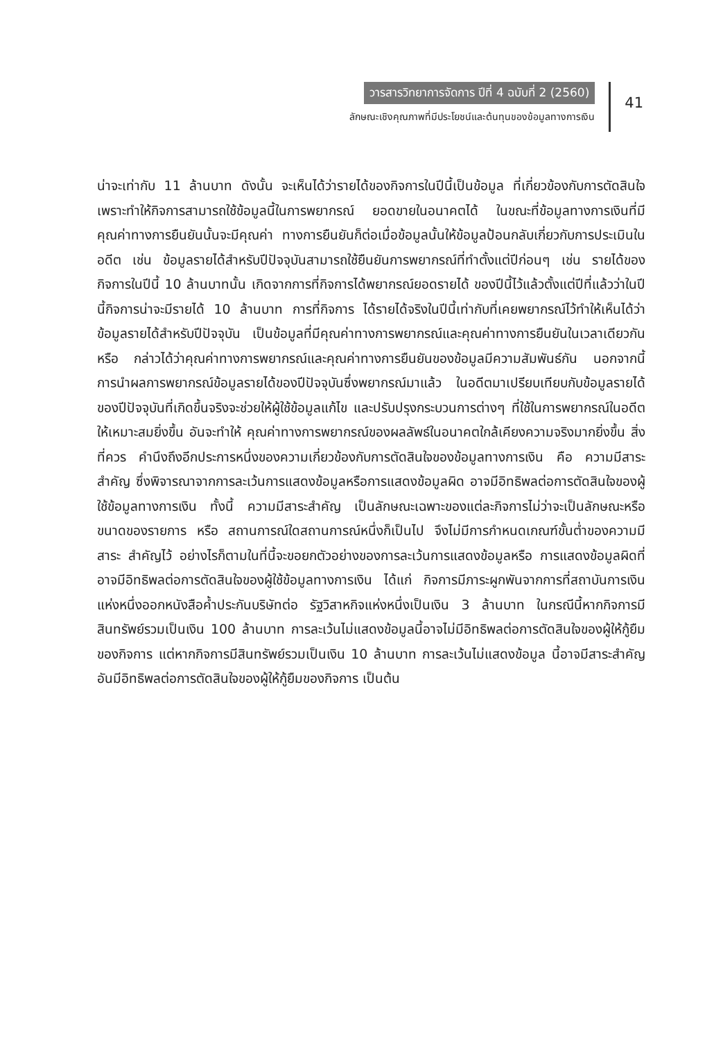วารสารวิทยาการจัดการ ปีที่ 4 ฉบับที่ 2 (2560)
ลักษณะเชิงคุณภาพที่มีประโยชน์และต้นทุนของข้อมูลทางการเงิน
41
น่าจะเท่ากับ 11 ล้านบาท ดังนั้น จะเห็นได้ว่ารายได้ของกิจการในปีนี้เป็นข้อมูล ที่เกี่ยวข้องกับการตัดสินใจ เพราะทำให้กิจการสามารถใช้ข้อมูลนี้ในการพยากรณ์ ยอดขายในอนาคตได้ ในขณะที่ข้อมูลทางการเงินที่มีคุณค่าทางการยืนยันนั้นจะมีคุณค่า ทางการยืนยันก็ต่อเมื่อข้อมูลนั้นให้ข้อมูลป้อนกลับเกี่ยวกับการประเมินในอดีต เช่น ข้อมูลรายได้สำหรับปีปัจจุบันสามารถใช้ยืนยันการพยากรณ์ที่ทำตั้งแต่ปีก่อนๆ เช่น รายได้ของกิจการในปีนี้ 10 ล้านบาทนั้น เกิดจากการที่กิจการได้พยากรณ์ยอดรายได้ ของปีนี้ไว้แล้วตั้งแต่ปีที่แล้วว่าในปีนี้กิจการน่าจะมีรายได้ 10 ล้านบาท การที่กิจการ ได้รายได้จริงในปีนี้เท่ากับที่เคยพยากรณ์ไว้ทำให้เห็นได้ว่าข้อมูลรายได้สำหรับปีปัจจุบัน เป็นข้อมูลที่มีคุณค่าทางการพยากรณ์และคุณค่าทางการยืนยันในเวลาเดียวกัน หรือ กล่าวได้ว่าคุณค่าทางการพยากรณ์และคุณค่าทางการยืนยันของข้อมูลมีความสัมพันธ์กัน นอกจากนี้ การนำผลการพยากรณ์ข้อมูลรายได้ของปีปัจจุบันซึ่งพยากรณ์มาแล้ว ในอดีตมาเปรียบเทียบกับข้อมูลรายได้ของปีปัจจุบันที่เกิดขึ้นจริงจะช่วยให้ผู้ใช้ข้อมูลแก้ไข และปรับปรุงกระบวนการต่างๆ ที่ใช้ในการพยากรณ์ในอดีตให้เหมาะสมยิ่งขึ้น อันจะทำให้ คุณค่าทางการพยากรณ์ของผลลัพธ์ในอนาคตใกล้เคียงความจริงมากยิ่งขึ้น สิ่งที่ควร คำนึงถึงอีกประการหนึ่งของความเกี่ยวข้องกับการตัดสินใจของข้อมูลทางการเงิน คือ ความมีสาระสำคัญ ซึ่งพิจารณาจากการละเว้นการแสดงข้อมูลหรือการแสดงข้อมูลผิด อาจมีอิทธิพลต่อการตัดสินใจของผู้ใช้ข้อมูลทางการเงิน ทั้งนี้ ความมีสาระสำคัญ เป็นลักษณะเฉพาะของแต่ละกิจการไม่ว่าจะเป็นลักษณะหรือขนาดของรายการ หรือ สถานการณ์ใดสถานการณ์หนึ่งก็เป็นไป จึงไม่มีการกำหนดเกณฑ์ขั้นต่ำของความมีสาระ สำคัญไว้ อย่างไรก็ตามในที่นี้จะขอยกตัวอย่างของการละเว้นการแสดงข้อมูลหรือ การแสดงข้อมูลผิดที่อาจมีอิทธิพลต่อการตัดสินใจของผู้ใช้ข้อมูลทางการเงิน ได้แก่ กิจการมีภาระผูกพันจากการที่สถาบันการเงินแห่งหนึ่งออกหนังสือค้ำประกันบริษัทต่อ รัฐวิสาหกิจแห่งหนึ่งเป็นเงิน 3 ล้านบาท ในกรณีนี้หากกิจการมีสินทรัพย์รวมเป็นเงิน 100 ล้านบาท การละเว้นไม่แสดงข้อมูลนี้อาจไม่มีอิทธิพลต่อการตัดสินใจของผู้ให้กู้ยืม ของกิจการ แต่หากกิจการมีสินทรัพย์รวมเป็นเงิน 10 ล้านบาท การละเว้นไม่แสดงข้อมูล นี้อาจมีสาระสำคัญอันมีอิทธิพลต่อการตัดสินใจของผู้ให้กู้ยืมของกิจการ เป็นต้น